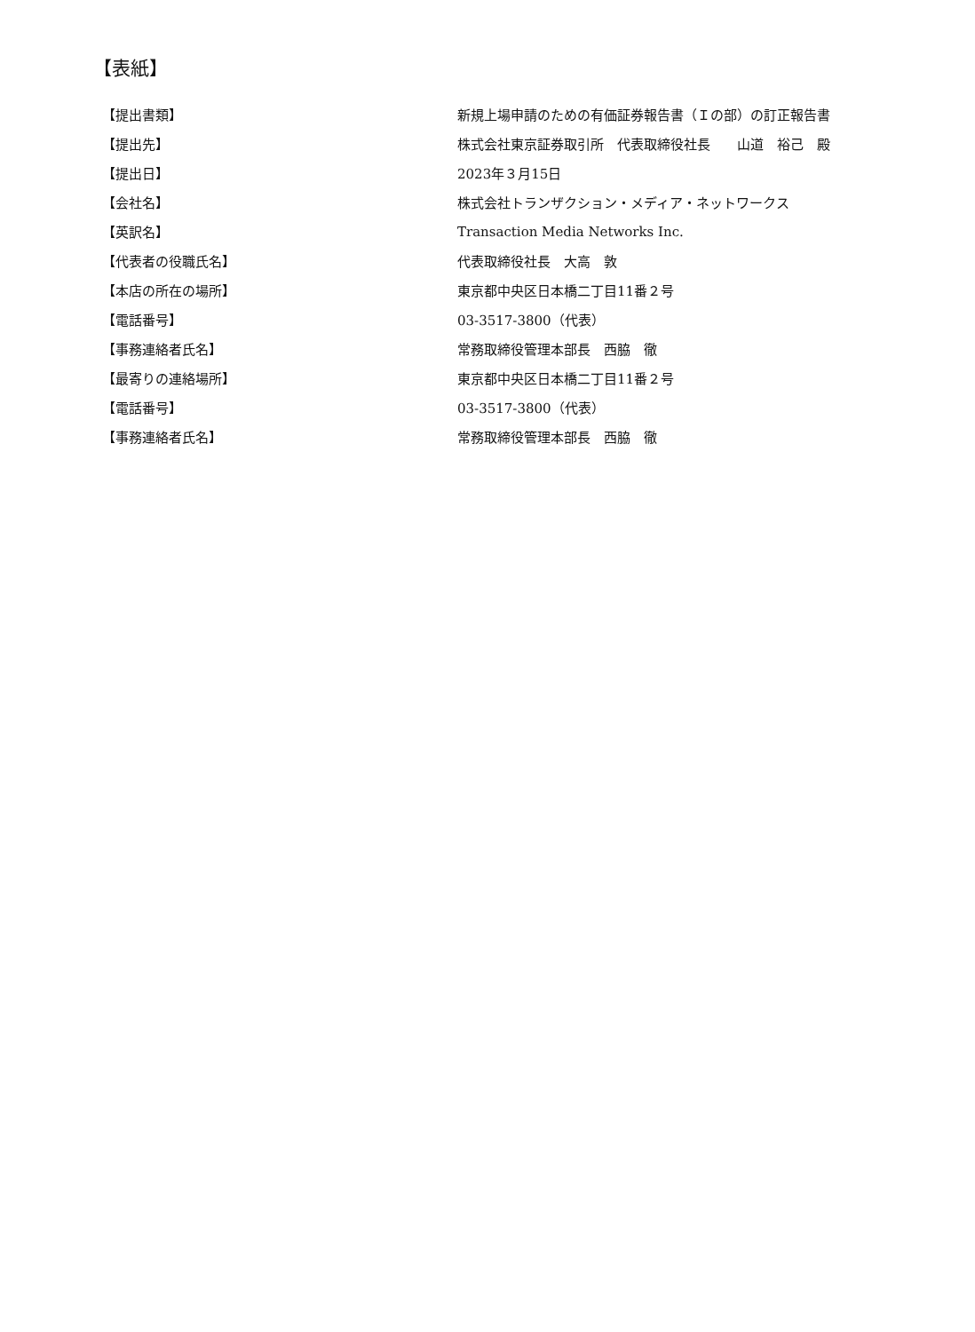【表紙】
| 【提出書類】 | 新規上場申請のための有価証券報告書（Ｉの部）の訂正報告書 |
| 【提出先】 | 株式会社東京証券取引所 代表取締役社長 山道 裕己 殿 |
| 【提出日】 | 2023年３月15日 |
| 【会社名】 | 株式会社トランザクション・メディア・ネットワークス |
| 【英訳名】 | Transaction Media Networks Inc. |
| 【代表者の役職氏名】 | 代表取締役社長 大高 敦 |
| 【本店の所在の場所】 | 東京都中央区日本橋二丁目11番２号 |
| 【電話番号】 | 03-3517-3800（代表） |
| 【事務連絡者氏名】 | 常務取締役管理本部長 西脇 徹 |
| 【最寄りの連絡場所】 | 東京都中央区日本橋二丁目11番２号 |
| 【電話番号】 | 03-3517-3800（代表） |
| 【事務連絡者氏名】 | 常務取締役管理本部長 西脇 徹 |